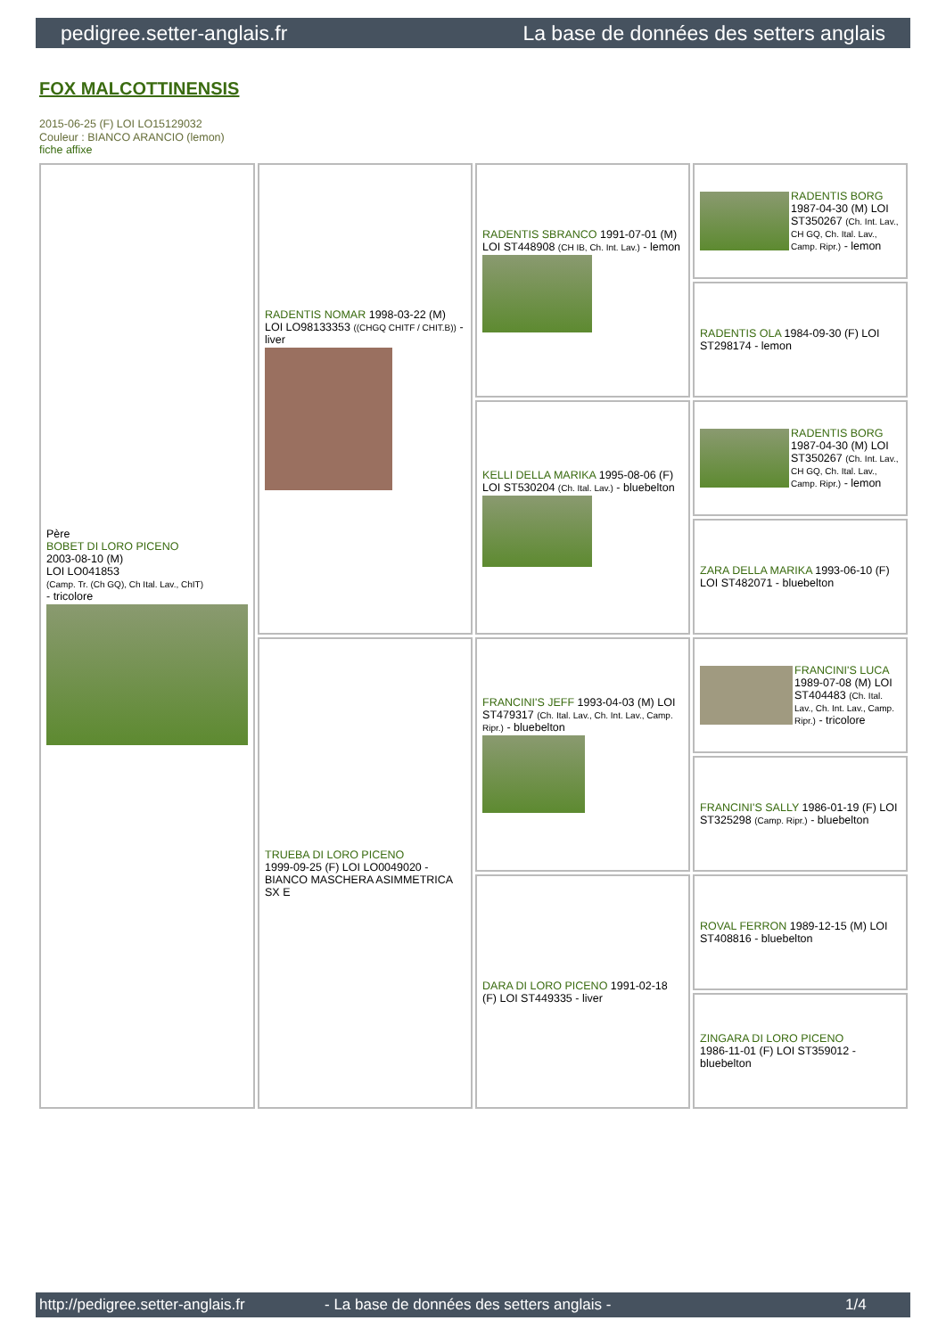pedigree.setter-anglais.fr La base de données des setters anglais
FOX MALCOTTINENSIS
2015-06-25 (F) LOI LO15129032
Couleur : BIANCO ARANCIO (lemon)
fiche affixe
| Père BOBET DI LORO PICENO 2003-08-10 (M) LOI LO041853 (Camp. Tr. (Ch GQ), Ch Ital. Lav., ChIT) - tricolore | RADENTIS NOMAR 1998-03-22 (M) LOI LO98133353 ((CHGQ CHITF / CHIT.B)) - liver | RADENTIS SBRANCO 1991-07-01 (M) LOI ST448908 (CH IB, Ch. Int. Lav.) - lemon | RADENTIS BORG 1987-04-30 (M) LOI ST350267 (Ch. Int. Lav., CH GQ, Ch. Ital. Lav., Camp. Ripr.) - lemon |
| | | | RADENTIS OLA 1984-09-30 (F) LOI ST298174 - lemon |
| | | KELLI DELLA MARIKA 1995-08-06 (F) LOI ST530204 (Ch. Ital. Lav.) - bluebelton | RADENTIS BORG 1987-04-30 (M) LOI ST350267 (Ch. Int. Lav., CH GQ, Ch. Ital. Lav., Camp. Ripr.) - lemon |
| | | | ZARA DELLA MARIKA 1993-06-10 (F) LOI ST482071 - bluebelton |
| | TRUEBA DI LORO PICENO 1999-09-25 (F) LOI LO0049020 - BIANCO MASCHERA ASIMMETRICA SX E | FRANCINI'S JEFF 1993-04-03 (M) LOI ST479317 (Ch. Ital. Lav., Ch. Int. Lav., Camp. Ripr.) - bluebelton | FRANCINI'S LUCA 1989-07-08 (M) LOI ST404483 (Ch. Ital. Lav., Ch. Int. Lav., Camp. Ripr.) - tricolore |
| | | | FRANCINI'S SALLY 1986-01-19 (F) LOI ST325298 (Camp. Ripr.) - bluebelton |
| | | DARA DI LORO PICENO 1991-02-18 (F) LOI ST449335 - liver | ROVAL FERRON 1989-12-15 (M) LOI ST408816 - bluebelton |
| | | | ZINGARA DI LORO PICENO 1986-11-01 (F) LOI ST359012 - bluebelton |
http://pedigree.setter-anglais.fr - La base de données des setters anglais - 1/4